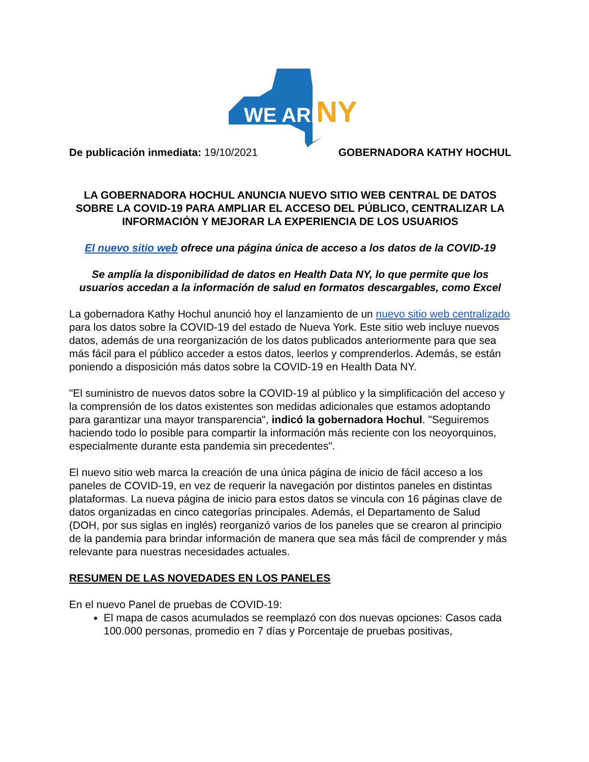WE ARE
NY
De publicación inmediata: 19/10/2021 GOBERNADORA KATHY HOCHUL
LA GOBERNADORA HOCHUL ANUNCIA NUEVO SITIO WEB CENTRAL DE DATOS SOBRE LA COVID-19 PARA AMPLIAR EL ACCESO DEL PÚBLICO, CENTRALIZAR LA INFORMACIÓN Y MEJORAR LA EXPERIENCIA DE LOS USUARIOS
El nuevo sitio web ofrece una página única de acceso a los datos de la COVID-19
Se amplía la disponibilidad de datos en Health Data NY, lo que permite que los usuarios accedan a la información de salud en formatos descargables, como Excel
La gobernadora Kathy Hochul anunció hoy el lanzamiento de un nuevo sitio web centralizado para los datos sobre la COVID-19 del estado de Nueva York. Este sitio web incluye nuevos datos, además de una reorganización de los datos publicados anteriormente para que sea más fácil para el público acceder a estos datos, leerlos y comprenderlos. Además, se están poniendo a disposición más datos sobre la COVID-19 en Health Data NY.
"El suministro de nuevos datos sobre la COVID-19 al público y la simplificación del acceso y la comprensión de los datos existentes son medidas adicionales que estamos adoptando para garantizar una mayor transparencia", indicó la gobernadora Hochul. "Seguiremos haciendo todo lo posible para compartir la información más reciente con los neoyorquinos, especialmente durante esta pandemia sin precedentes".
El nuevo sitio web marca la creación de una única página de inicio de fácil acceso a los paneles de COVID-19, en vez de requerir la navegación por distintos paneles en distintas plataformas. La nueva página de inicio para estos datos se vincula con 16 páginas clave de datos organizadas en cinco categorías principales. Además, el Departamento de Salud (DOH, por sus siglas en inglés) reorganizó varios de los paneles que se crearon al principio de la pandemia para brindar información de manera que sea más fácil de comprender y más relevante para nuestras necesidades actuales.
RESUMEN DE LAS NOVEDADES EN LOS PANELES
En el nuevo Panel de pruebas de COVID-19:
El mapa de casos acumulados se reemplazó con dos nuevas opciones: Casos cada 100.000 personas, promedio en 7 días y Porcentaje de pruebas positivas,